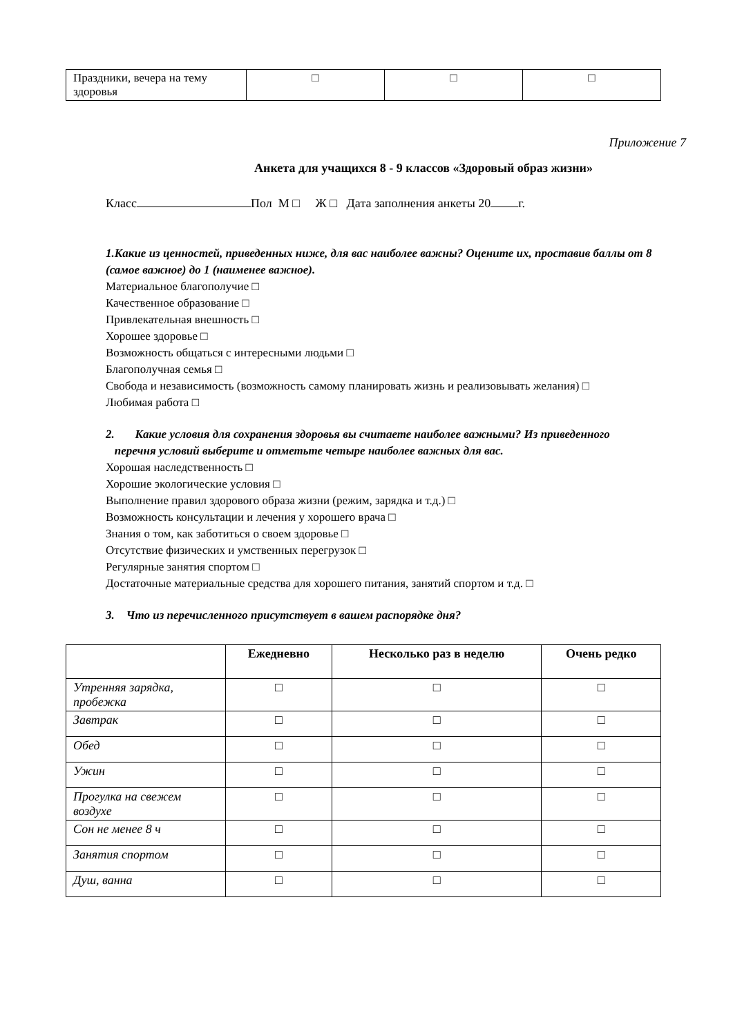| Праздники, вечера на тему здоровья | □ | □ | □ |
Приложение 7
Анкета для учащихся 8 - 9 классов «Здоровый образ жизни»
Класс Пол М □ Ж □ Дата заполнения анкеты 20 г.
1.Какие из ценностей, приведенных ниже, для вас наиболее важны? Оцените их, проставив баллы от 8 (самое важное) до 1 (наименее важное).
Материальное благополучие □
Качественное образование □
Привлекательная внешность □
Хорошее здоровье □
Возможность общаться с интересными людьми □
Благополучная семья □
Свобода и независимость (возможность самому планировать жизнь и реализовывать желания) □
Любимая работа □
2. Какие условия для сохранения здоровья вы считаете наиболее важными? Из приведенного
перечня условий выберите и отметьте четыре наиболее важных для вас.
Хорошая наследственность □
Хорошие экологические условия □
Выполнение правил здорового образа жизни (режим, зарядка и т.д.) □
Возможность консультации и лечения у хорошего врача □
Знания о том, как заботиться о своем здоровье □
Отсутствие физических и умственных перегрузок □
Регулярные занятия спортом □
Достаточные материальные средства для хорошего питания, занятий спортом и т.д. □
3. Что из перечисленного присутствует в вашем распорядке дня?
| | Ежедневно | Несколько раз в неделю | Очень редко |
| --- | --- | --- | --- |
| Утренняя зарядка, пробежка | □ | □ | □ |
| Завтрак | □ | □ | □ |
| Обед | □ | □ | □ |
| Ужин | □ | □ | □ |
| Прогулка на свежем воздухе | □ | □ | □ |
| Сон не менее 8 ч | □ | □ | □ |
| Занятия спортом | □ | □ | □ |
| Душ, ванна | □ | □ | □ |